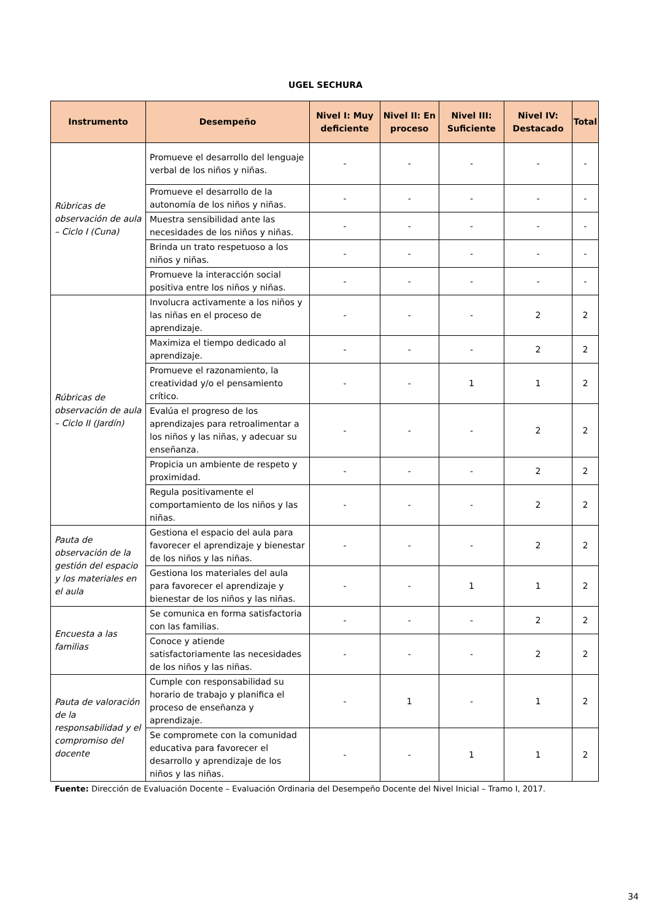UGEL SECHURA
| Instrumento | Desempeño | Nivel I: Muy deficiente | Nivel II: En proceso | Nivel III: Suficiente | Nivel IV: Destacado | Total |
| --- | --- | --- | --- | --- | --- | --- |
| Rúbricas de observación de aula – Ciclo I (Cuna) | Promueve el desarrollo del lenguaje verbal de los niños y niñas. | - | - | - | - | - |
| | Promueve el desarrollo de la autonomía de los niños y niñas. | - | - | - | - | - |
| | Muestra sensibilidad ante las necesidades de los niños y niñas. | - | - | - | - | - |
| | Brinda un trato respetuoso a los niños y niñas. | - | - | - | - | - |
| | Promueve la interacción social positiva entre los niños y niñas. | - | - | - | - | - |
| Rúbricas de observación de aula – Ciclo II (Jardín) | Involucra activamente a los niños y las niñas en el proceso de aprendizaje. | - | - | - | 2 | 2 |
| | Maximiza el tiempo dedicado al aprendizaje. | - | - | - | 2 | 2 |
| | Promueve el razonamiento, la creatividad y/o el pensamiento crítico. | - | - | 1 | 1 | 2 |
| | Evalúa el progreso de los aprendizajes para retroalimentar a los niños y las niñas, y adecuar su enseñanza. | - | - | - | 2 | 2 |
| | Propicia un ambiente de respeto y proximidad. | - | - | - | 2 | 2 |
| | Regula positivamente el comportamiento de los niños y las niñas. | - | - | - | 2 | 2 |
| Pauta de observación de la gestión del espacio y los materiales en el aula | Gestiona el espacio del aula para favorecer el aprendizaje y bienestar de los niños y las niñas. | - | - | - | 2 | 2 |
| | Gestiona los materiales del aula para favorecer el aprendizaje y bienestar de los niños y las niñas. | - | - | 1 | 1 | 2 |
| Encuesta a las familias | Se comunica en forma satisfactoria con las familias. | - | - | - | 2 | 2 |
| | Conoce y atiende satisfactoriamente las necesidades de los niños y las niñas. | - | - | - | 2 | 2 |
| Pauta de valoración de la responsabilidad y el compromiso del docente | Cumple con responsabilidad su horario de trabajo y planifica el proceso de enseñanza y aprendizaje. | - | 1 | - | 1 | 2 |
| | Se compromete con la comunidad educativa para favorecer el desarrollo y aprendizaje de los niños y las niñas. | - | - | 1 | 1 | 2 |
Fuente: Dirección de Evaluación Docente – Evaluación Ordinaria del Desempeño Docente del Nivel Inicial – Tramo I, 2017.
34